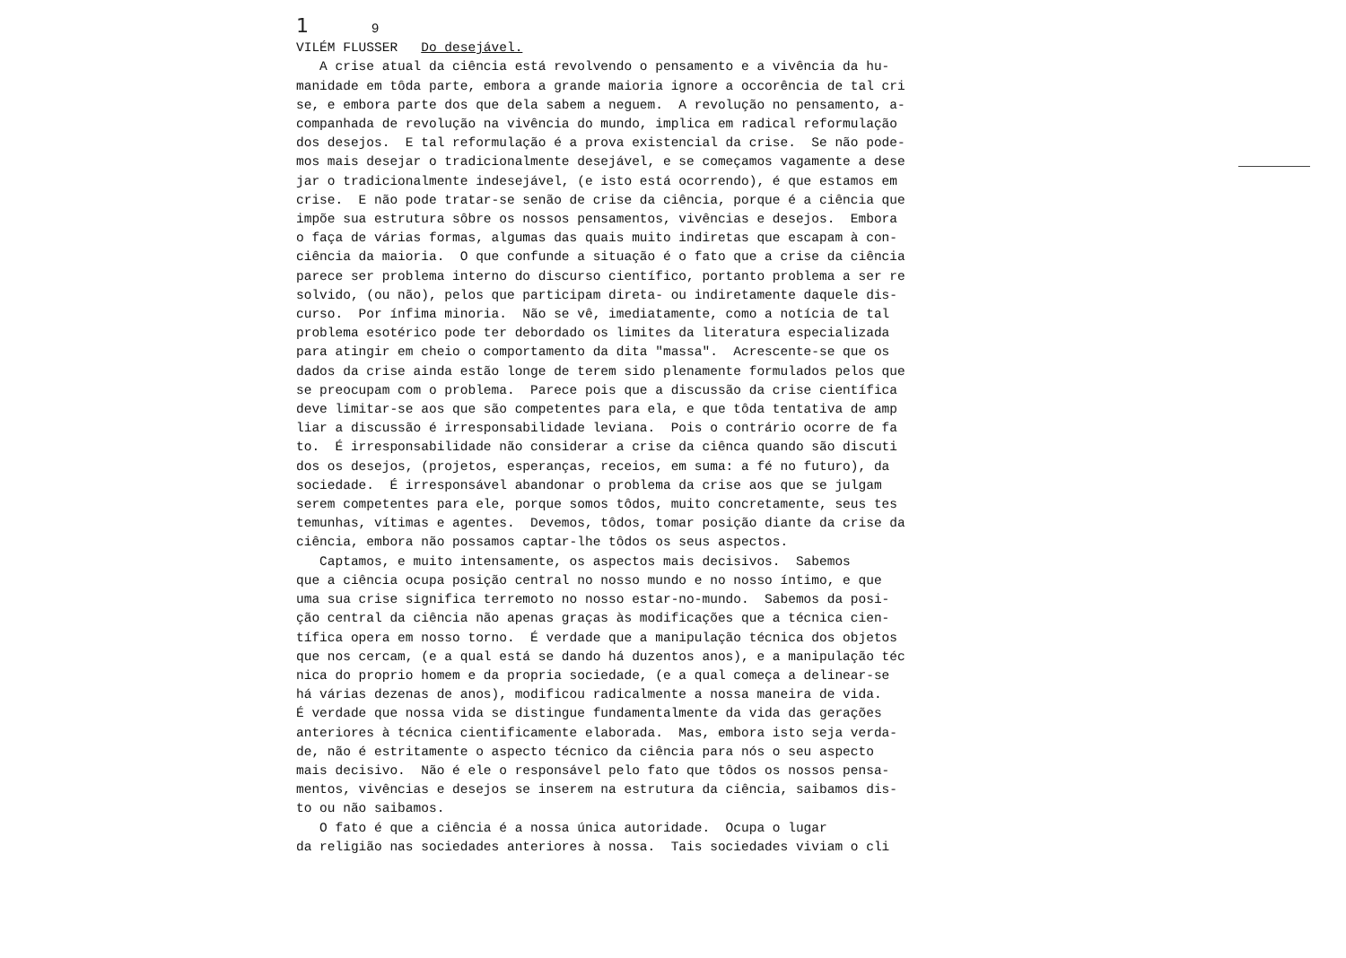1 9
VILÉM FLUSSER Do desejável.
A crise atual da ciência está revolvendo o pensamento e a vivência da hu-
manidade em tôda parte, embora a grande maioria ignore a occorência de tal cri
se, e embora parte dos que dela sabem a neguem. A revolução no pensamento, a-
companhada de revolução na vivência do mundo, implica em radical reformulação
dos desejos. E tal reformulação é a prova existencial da crise. Se não pode-
mos mais desejar o tradicionalmente desejável, e se começamos vagamente a dese
jar o tradicionalmente indesejável, (e isto está ocorrendo), é que estamos em
crise. E não pode tratar-se senão de crise da ciência, porque é a ciência que
impõe sua estrutura sôbre os nossos pensamentos, vivências e desejos. Embora
o faça de várias formas, algumas das quais muito indiretas que escapam à con-
ciência da maioria. O que confunde a situação é o fato que a crise da ciência
parece ser problema interno do discurso científico, portanto problema a ser re
solvido, (ou não), pelos que participam direta- ou indiretamente daquele dis-
curso. Por ínfima minoria. Não se vê, imediatamente, como a notícia de tal
problema esotérico pode ter debordado os limites da literatura especializada
para atingir em cheio o comportamento da dita "massa". Acrescente-se que os
dados da crise ainda estão longe de terem sido plenamente formulados pelos que
se preocupam com o problema. Parece pois que a discussão da crise científica
deve limitar-se aos que são competentes para ela, e que tôda tentativa de amp
liar a discussão é irresponsabilidade leviana. Pois o contrário ocorre de fa
to. É irresponsabilidade não considerar a crise da ciênca quando são discuti
dos os desejos, (projetos, esperanças, receios, em suma: a fé no futuro), da
sociedade. É irresponsável abandonar o problema da crise aos que se julgam
serem competentes para ele, porque somos tôdos, muito concretamente, seus tes
temunhas, vítimas e agentes. Devemos, tôdos, tomar posição diante da crise da
ciência, embora não possamos captar-lhe tôdos os seus aspectos.
Captamos, e muito intensamente, os aspectos mais decisivos. Sabemos
que a ciência ocupa posição central no nosso mundo e no nosso íntimo, e que
uma sua crise significa terremoto no nosso estar-no-mundo. Sabemos da posi-
ção central da ciência não apenas graças às modificações que a técnica cien-
tífica opera em nosso torno. É verdade que a manipulação técnica dos objetos
que nos cercam, (e a qual está se dando há duzentos anos), e a manipulação téc
nica do proprio homem e da propria sociedade, (e a qual começa a delinear-se
há várias dezenas de anos), modificou radicalmente a nossa maneira de vida.
É verdade que nossa vida se distingue fundamentalmente da vida das gerações
anteriores à técnica cientificamente elaborada. Mas, embora isto seja verda-
de, não é estritamente o aspecto técnico da ciência para nós o seu aspecto
mais decisivo. Não é ele o responsável pelo fato que tôdos os nossos pensa-
mentos, vivências e desejos se inserem na estrutura da ciência, saibamos dis-
to ou não saibamos.
O fato é que a ciência é a nossa única autoridade. Ocupa o lugar
da religião nas sociedades anteriores à nossa. Tais sociedades viviam o cli